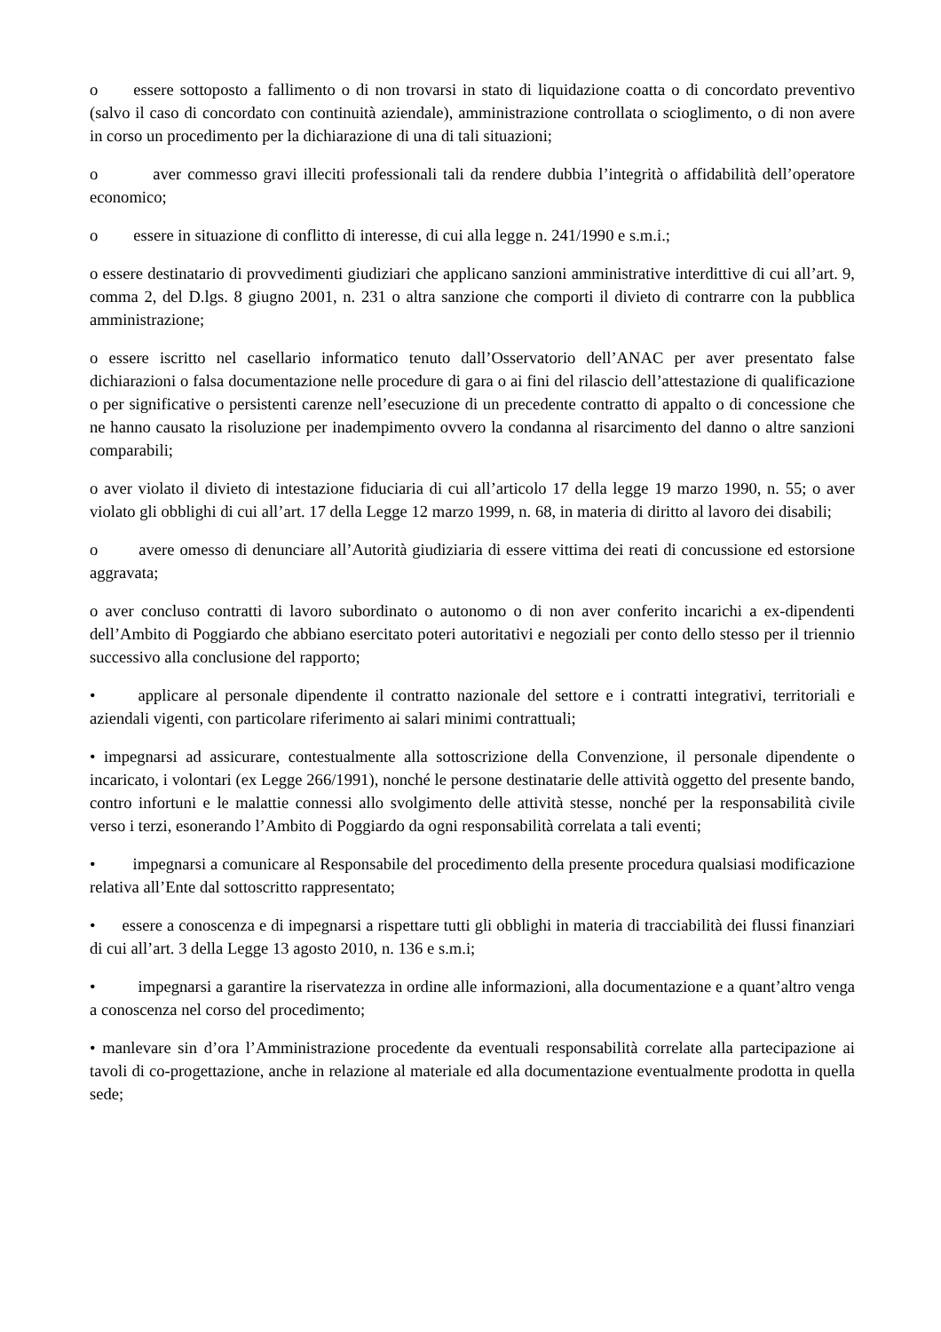o essere sottoposto a fallimento o di non trovarsi in stato di liquidazione coatta o di concordato preventivo (salvo il caso di concordato con continuità aziendale), amministrazione controllata o scioglimento, o di non avere in corso un procedimento per la dichiarazione di una di tali situazioni;
o aver commesso gravi illeciti professionali tali da rendere dubbia l’integrità o affidabilità dell’operatore economico;
o essere in situazione di conflitto di interesse, di cui alla legge n. 241/1990 e s.m.i.;
o essere destinatario di provvedimenti giudiziari che applicano sanzioni amministrative interdittive di cui all’art. 9, comma 2, del D.lgs. 8 giugno 2001, n. 231 o altra sanzione che comporti il divieto di contrarre con la pubblica amministrazione;
o essere iscritto nel casellario informatico tenuto dall’Osservatorio dell’ANAC per aver presentato false dichiarazioni o falsa documentazione nelle procedure di gara o ai fini del rilascio dell’attestazione di qualificazione o per significative o persistenti carenze nell’esecuzione di un precedente contratto di appalto o di concessione che ne hanno causato la risoluzione per inadempimento ovvero la condanna al risarcimento del danno o altre sanzioni comparabili;
o aver violato il divieto di intestazione fiduciaria di cui all’articolo 17 della legge 19 marzo 1990, n. 55; o aver violato gli obblighi di cui all’art. 17 della Legge 12 marzo 1999, n. 68, in materia di diritto al lavoro dei disabili;
o avere omesso di denunciare all’Autorità giudiziaria di essere vittima dei reati di concussione ed estorsione aggravata;
o aver concluso contratti di lavoro subordinato o autonomo o di non aver conferito incarichi a ex-dipendenti dell’Ambito di Poggiardo che abbiano esercitato poteri autoritativi e negoziali per conto dello stesso per il triennio successivo alla conclusione del rapporto;
• applicare al personale dipendente il contratto nazionale del settore e i contratti integrativi, territoriali e aziendali vigenti, con particolare riferimento ai salari minimi contrattuali;
• impegnarsi ad assicurare, contestualmente alla sottoscrizione della Convenzione, il personale dipendente o incaricato, i volontari (ex Legge 266/1991), nonché le persone destinatarie delle attività oggetto del presente bando, contro infortuni e le malattie connessi allo svolgimento delle attività stesse, nonché per la responsabilità civile verso i terzi, esonerando l’Ambito di Poggiardo da ogni responsabilità correlata a tali eventi;
• impegnarsi a comunicare al Responsabile del procedimento della presente procedura qualsiasi modificazione relativa all’Ente dal sottoscritto rappresentato;
• essere a conoscenza e di impegnarsi a rispettare tutti gli obblighi in materia di tracciabilità dei flussi finanziari di cui all’art. 3 della Legge 13 agosto 2010, n. 136 e s.m.i;
• impegnarsi a garantire la riservatezza in ordine alle informazioni, alla documentazione e a quant’altro venga a conoscenza nel corso del procedimento;
• manlevare sin d’ora l’Amministrazione procedente da eventuali responsabilità correlate alla partecipazione ai tavoli di co-progettazione, anche in relazione al materiale ed alla documentazione eventualmente prodotta in quella sede;